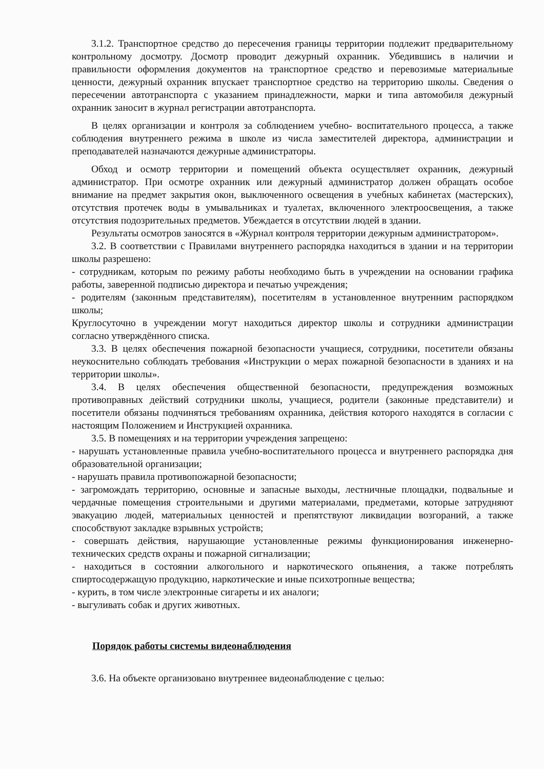3.1.2. Транспортное средство до пересечения границы территории подлежит предварительному контрольному досмотру. Досмотр проводит дежурный охранник. Убедившись в наличии и правильности оформления документов на транспортное средство и перевозимые материальные ценности, дежурный охранник впускает транспортное средство на территорию школы. Сведения о пересечении автотранспорта с указанием принадлежности, марки и типа автомобиля дежурный охранник заносит в журнал регистрации автотранспорта.
В целях организации и контроля за соблюдением учебно- воспитательного процесса, а также соблюдения внутреннего режима в школе из числа заместителей директора, администрации и преподавателей назначаются дежурные администраторы.
Обход и осмотр территории и помещений объекта осуществляет охранник, дежурный администратор. При осмотре охранник или дежурный администратор должен обращать особое внимание на предмет закрытия окон, выключенного освещения в учебных кабинетах (мастерских), отсутствия протечек воды в умывальниках и туалетах, включенного электроосвещения, а также отсутствия подозрительных предметов. Убеждается в отсутствии людей в здании.
Результаты осмотров заносятся в «Журнал контроля территории дежурным администратором».
3.2. В соответствии с Правилами внутреннего распорядка находиться в здании и на территории школы разрешено:
- сотрудникам, которым по режиму работы необходимо быть в учреждении на основании графика работы, заверенной подписью директора и печатью учреждения;
- родителям (законным представителям), посетителям в установленное внутренним распорядком школы;
Круглосуточно в учреждении могут находиться директор школы и сотрудники администрации согласно утверждённого списка.
3.3. В целях обеспечения пожарной безопасности учащиеся, сотрудники, посетители обязаны неукоснительно соблюдать требования «Инструкции о мерах пожарной безопасности в зданиях и на территории школы».
3.4. В целях обеспечения общественной безопасности, предупреждения возможных противоправных действий сотрудники школы, учащиеся, родители (законные представители) и посетители обязаны подчиняться требованиям охранника, действия которого находятся в согласии с настоящим Положением и Инструкцией охранника.
3.5. В помещениях и на территории учреждения запрещено:
- нарушать установленные правила учебно-воспитательного процесса и внутреннего распорядка дня образовательной организации;
- нарушать правила противопожарной безопасности;
- загромождать территорию, основные и запасные выходы, лестничные площадки, подвальные и чердачные помещения строительными и другими материалами, предметами, которые затрудняют эвакуацию людей, материальных ценностей и препятствуют ликвидации возгораний, а также способствуют закладке взрывных устройств;
- совершать действия, нарушающие установленные режимы функционирования инженерно-технических средств охраны и пожарной сигнализации;
- находиться в состоянии алкогольного и наркотического опьянения, а также потреблять спиртосодержащую продукцию, наркотические и иные психотропные вещества;
- курить, в том числе электронные сигареты и их аналоги;
- выгуливать собак и других животных.
Порядок работы системы видеонаблюдения
3.6. На объекте организовано внутреннее видеонаблюдение с целью: